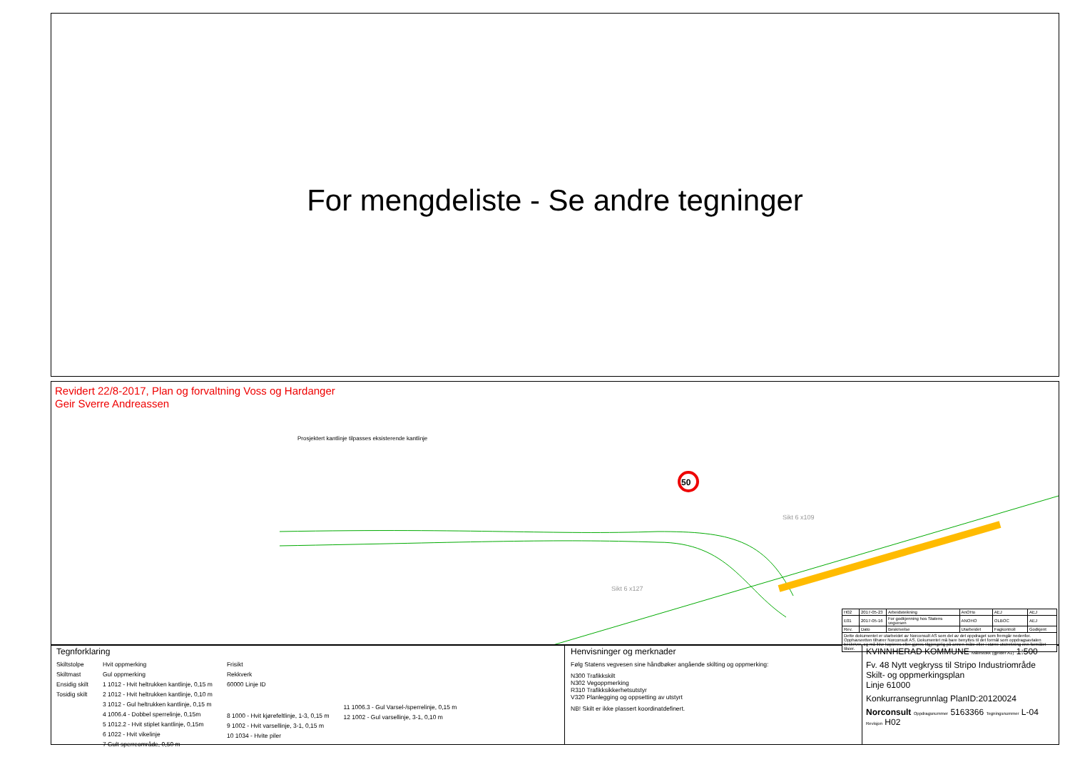For mengdeliste - Se andre tegninger
Revidert 22/8-2017, Plan og forvaltning Voss og Hardanger
Geir Sverre Andreassen
50
Prosjektert kantlinje tilpasses eksisterende kantlinje
Sikt 6 x109
Sikt 6 x127
| H02 | 2017-05-23 | Arbeidsteikning | AnOHo | AEJ | AEJ |
| E01 | 2017-05-16 | For godkjenning hos Statens vegvesen | ANOHO | OLBOC | AEJ |
| Rev. | Dato | Beskrivelse | Utarbeidet | Fagkontroll | Godkjent |
| Dette dokumentet er utarbeidet av Norconsult AS som del av det oppdraget som fremgår nedenfor. Opphavsretten tilhører Norconsult AS. Dokumentet må bare benyttes til det formål som oppdragsavtalen beskriver, og må ikke kopieres eller gjøres tilgjengelig på annen måte eller i større utstrekning enn formålet tilsier. | | | | | |
Tegnforklaring
Skiltstolpe
Skiltmast
Ensidig skilt
Tosidig skilt
Hvit oppmerking
Gul oppmerking
1 1012 - Hvit heltrukken kantlinje, 0,15 m
2 1012 - Hvit heltrukken kantlinje, 0,10 m
3 1012 - Gul heltrukken kantlinje, 0,15 m
4 1006.4 - Dobbel sperrelinje, 0,15m
5 1012.2 - Hvit stiplet kantlinje, 0,15m
6 1022 - Hvit vikelinje
7 Gult sperreområde, 0,50 m
Frisikt
Rekkverk
60000 Linje ID
8 1000 - Hvit kjørefeltlinje, 1-3, 0,15 m
9 1002 - Hvit varsellinje, 3-1, 0,15 m
10 1034 - Hvite piler
11 1006.3 - Gul Varsel-/sperrelinje, 0,15 m
12 1002 - Gul varsellinje, 3-1, 0,10 m
Henvisninger og merknader
Følg Statens vegvesen sine håndbøker angående skilting og oppmerking:
N300 Trafikkskilt
N302 Vegoppmerking
R310 Trafikksikkerhetsutstyr
V320 Planlegging og oppsetting av utstyrt
NB! Skilt er ikke plassert koordinatdefinert.
KVINNHERAD KOMMUNE Målestokk (gjelder A1) 1:500
Fv. 48 Nytt vegkryss til Stripo Industriområde
Skilt- og oppmerkingsplan
Linje 61000
Konkurransegrunnlag PlanID:20120024
Norconsult Oppdragsnummer 5163366 Tegningsnummer L-04 Revisjon H02